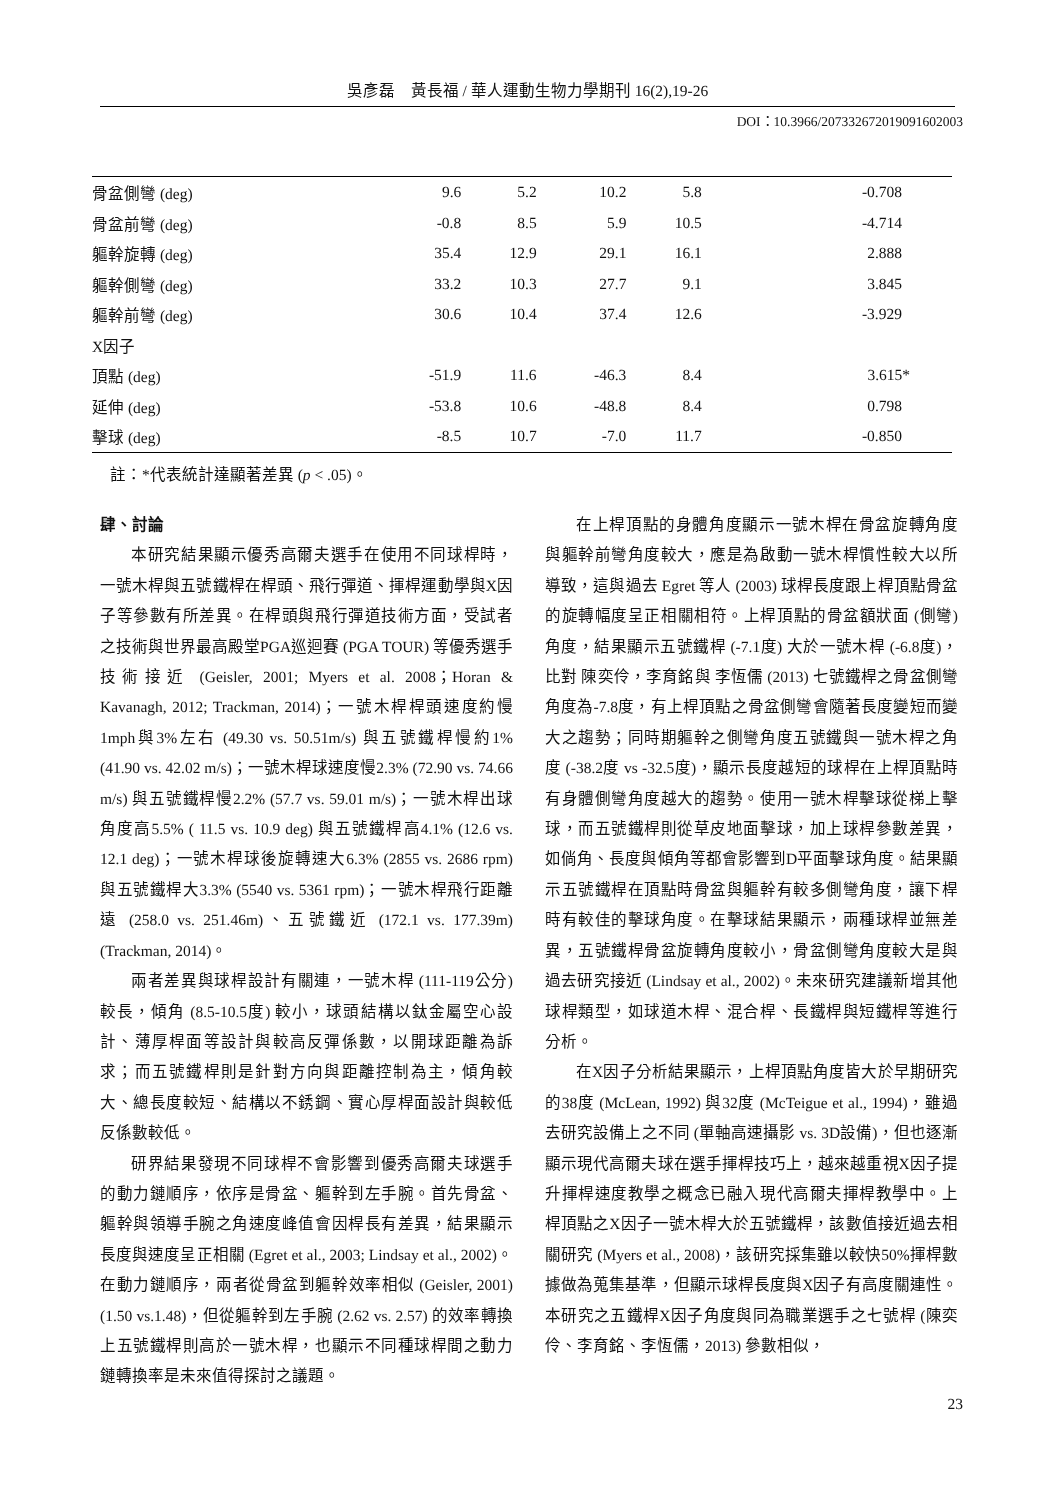吳彥磊　黃長福 / 華人運動生物力學期刊 16(2),19-26
DOI：10.3966/207332672019091602003
| 骨盆側彎 (deg) | 9.6 | 5.2 | 10.2 | 5.8 | -0.708 |
| 骨盆前彎 (deg) | -0.8 | 8.5 | 5.9 | 10.5 | -4.714 |
| 軀幹旋轉 (deg) | 35.4 | 12.9 | 29.1 | 16.1 | 2.888 |
| 軀幹側彎 (deg) | 33.2 | 10.3 | 27.7 | 9.1 | 3.845 |
| 軀幹前彎 (deg) | 30.6 | 10.4 | 37.4 | 12.6 | -3.929 |
| X因子 | | | | | |
| 頂點 (deg) | -51.9 | 11.6 | -46.3 | 8.4 | 3.615* |
| 延伸 (deg) | -53.8 | 10.6 | -48.8 | 8.4 | 0.798 |
| 擊球 (deg) | -8.5 | 10.7 | -7.0 | 11.7 | -0.850 |
註：*代表統計達顯著差異 (p < .05)。
肆、討論
本研究結果顯示優秀高爾夫選手在使用不同球桿時，一號木桿與五號鐵桿在桿頭、飛行彈道、揮桿運動學與X因子等參數有所差異。在桿頭與飛行彈道技術方面，受試者之技術與世界最高殿堂PGA巡迴賽 (PGA TOUR) 等優秀選手技術接近 (Geisler, 2001; Myers et al. 2008；Horan & Kavanagh, 2012; Trackman, 2014)；一號木桿桿頭速度約慢1mph與3%左右 (49.30 vs. 50.51m/s) 與五號鐵桿慢約1% (41.90 vs. 42.02 m/s)；一號木桿球速度慢2.3% (72.90 vs. 74.66 m/s) 與五號鐵桿慢2.2% (57.7 vs. 59.01 m/s)；一號木桿出球角度高5.5% ( 11.5 vs. 10.9 deg) 與五號鐵桿高4.1% (12.6 vs. 12.1 deg)；一號木桿球後旋轉速大6.3% (2855 vs. 2686 rpm) 與五號鐵桿大3.3% (5540 vs. 5361 rpm)；一號木桿飛行距離遠 (258.0 vs. 251.46m)、五號鐵近 (172.1 vs. 177.39m) (Trackman, 2014)。
兩者差異與球桿設計有關連，一號木桿 (111-119公分) 較長，傾角 (8.5-10.5度) 較小，球頭結構以鈦金屬空心設計、薄厚桿面等設計與較高反彈係數，以開球距離為訴求；而五號鐵桿則是針對方向與距離控制為主，傾角較大、總長度較短、結構以不銹鋼、實心厚桿面設計與較低反係數較低。
研界結果發現不同球桿不會影響到優秀高爾夫球選手的動力鏈順序，依序是骨盆、軀幹到左手腕。首先骨盆、軀幹與領導手腕之角速度峰值會因桿長有差異，結果顯示長度與速度呈正相關 (Egret et al., 2003; Lindsay et al., 2002)。在動力鏈順序，兩者從骨盆到軀幹效率相似 (Geisler, 2001) (1.50 vs.1.48)，但從軀幹到左手腕 (2.62 vs. 2.57) 的效率轉換上五號鐵桿則高於一號木桿，也顯示不同種球桿間之動力鏈轉換率是未來值得探討之議題。
在上桿頂點的身體角度顯示一號木桿在骨盆旋轉角度與軀幹前彎角度較大，應是為啟動一號木桿慣性較大以所導致，這與過去 Egret 等人 (2003) 球桿長度跟上桿頂點骨盆的旋轉幅度呈正相關相符。上桿頂點的骨盆額狀面 (側彎) 角度，結果顯示五號鐵桿 (-7.1度) 大於一號木桿 (-6.8度)，比對 陳奕伶，李育銘與 李恆儒 (2013) 七號鐵桿之骨盆側彎角度為-7.8度，有上桿頂點之骨盆側彎會隨著長度變短而變大之趨勢；同時期軀幹之側彎角度五號鐵與一號木桿之角度 (-38.2度 vs -32.5度)，顯示長度越短的球桿在上桿頂點時有身體側彎角度越大的趨勢。使用一號木桿擊球從梯上擊球，而五號鐵桿則從草皮地面擊球，加上球桿參數差異，如倘角、長度與傾角等都會影響到D平面擊球角度。結果顯示五號鐵桿在頂點時骨盆與軀幹有較多側彎角度，讓下桿時有較佳的擊球角度。在擊球結果顯示，兩種球桿並無差異，五號鐵桿骨盆旋轉角度較小，骨盆側彎角度較大是與過去研究接近 (Lindsay et al., 2002)。未來研究建議新增其他球桿類型，如球道木桿、混合桿、長鐵桿與短鐵桿等進行分析。
在X因子分析結果顯示，上桿頂點角度皆大於早期研究的38度 (McLean, 1992) 與32度 (McTeigue et al., 1994)，雖過去研究設備上之不同 (單軸高速攝影 vs. 3D設備)，但也逐漸顯示現代高爾夫球在選手揮桿技巧上，越來越重視X因子提升揮桿速度教學之概念已融入現代高爾夫揮桿教學中。上桿頂點之X因子一號木桿大於五號鐵桿，該數值接近過去相關研究 (Myers et al., 2008)，該研究採集雖以較快50%揮桿數據做為蒐集基準，但顯示球桿長度與X因子有高度關連性。本研究之五鐵桿X因子角度與同為職業選手之七號桿 (陳奕伶、李育銘、李恆儒，2013) 參數相似，
23